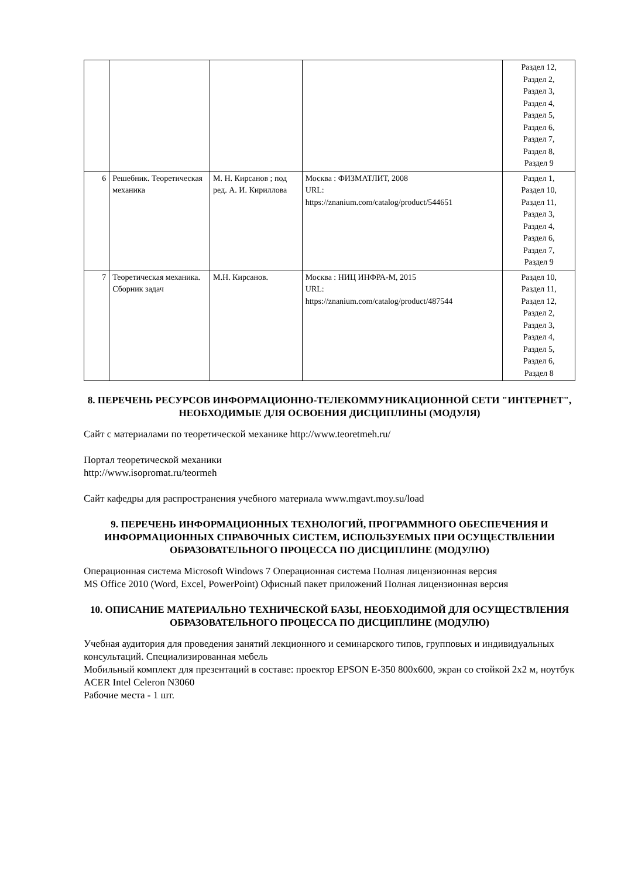| | | | | Раздел 12, Раздел 2, Раздел 3, Раздел 4, Раздел 5, Раздел 6, Раздел 7, Раздел 8, Раздел 9 |
| 6 | Решебник. Теоретическая механика | М. Н. Кирсанов ; под ред. А. И. Кириллова | Москва : ФИЗМАТЛИТ, 2008 URL: https://znanium.com/catalog/product/544651 | Раздел 1, Раздел 10, Раздел 11, Раздел 3, Раздел 4, Раздел 6, Раздел 7, Раздел 9 |
| 7 | Теоретическая механика. Сборник задач | М.Н. Кирсанов. | Москва : НИЦ ИНФРА-М, 2015 URL: https://znanium.com/catalog/product/487544 | Раздел 10, Раздел 11, Раздел 12, Раздел 2, Раздел 3, Раздел 4, Раздел 5, Раздел 6, Раздел 8 |
8. ПЕРЕЧЕНЬ РЕСУРСОВ ИНФОРМАЦИОННО-ТЕЛЕКОММУНИКАЦИОННОЙ СЕТИ "ИНТЕРНЕТ", НЕОБХОДИМЫЕ ДЛЯ ОСВОЕНИЯ ДИСЦИПЛИНЫ (МОДУЛЯ)
Сайт с материалами по теоретической механике http://www.teoretmeh.ru/
Портал теоретической механики
http://www.isopromat.ru/teormeh
Сайт кафедры для распространения учебного материала www.mgavt.moy.su/load
9. ПЕРЕЧЕНЬ ИНФОРМАЦИОННЫХ ТЕХНОЛОГИЙ, ПРОГРАММНОГО ОБЕСПЕЧЕНИЯ И ИНФОРМАЦИОННЫХ СПРАВОЧНЫХ СИСТЕМ, ИСПОЛЬЗУЕМЫХ ПРИ ОСУЩЕСТВЛЕНИИ ОБРАЗОВАТЕЛЬНОГО ПРОЦЕССА ПО ДИСЦИПЛИНЕ (МОДУЛЮ)
Операционная система Microsoft Windows 7 Операционная система Полная лицензионная версия
MS Office 2010 (Word, Excel, PowerPoint) Офисный пакет приложений Полная лицензионная версия
10. ОПИСАНИЕ МАТЕРИАЛЬНО ТЕХНИЧЕСКОЙ БАЗЫ, НЕОБХОДИМОЙ ДЛЯ ОСУЩЕСТВЛЕНИЯ ОБРАЗОВАТЕЛЬНОГО ПРОЦЕССА ПО ДИСЦИПЛИНЕ (МОДУЛЮ)
Учебная аудитория для проведения занятий лекционного и семинарского типов, групповых и индивидуальных консультаций. Специализированная мебель
Мобильный комплект для презентаций в составе: проектор EPSON E-350 800x600, экран со стойкой 2x2 м, ноутбук ACER Intel Celeron N3060
Рабочие места - 1 шт.